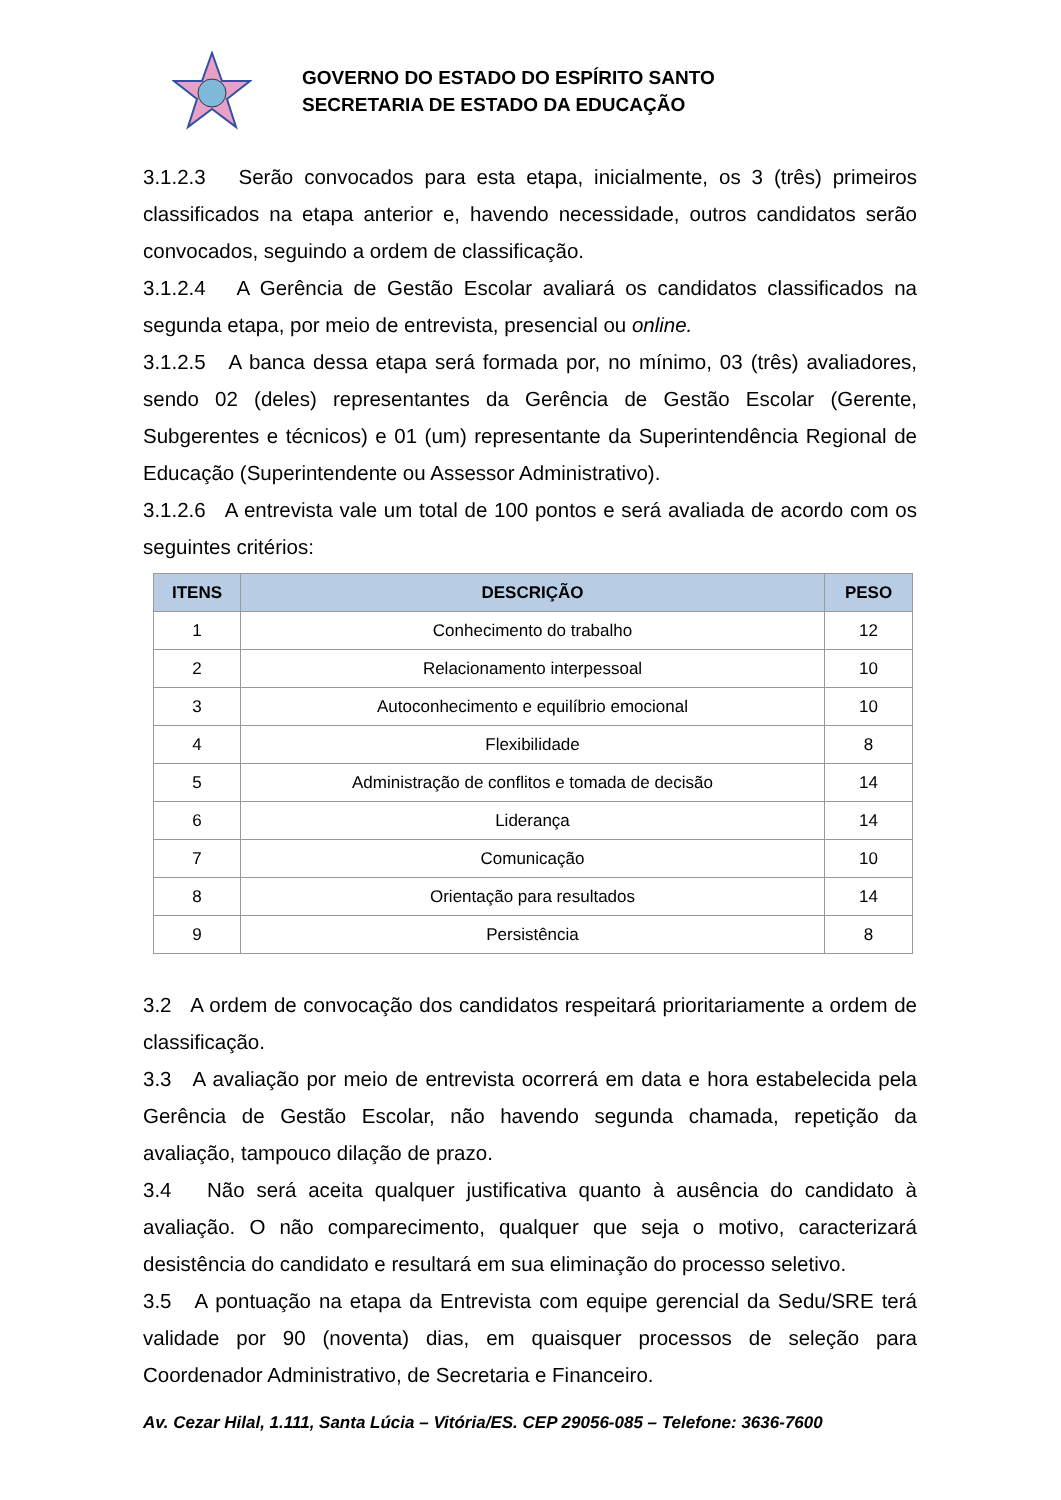GOVERNO DO ESTADO DO ESPÍRITO SANTO
SECRETARIA DE ESTADO DA EDUCAÇÃO
3.1.2.3 Serão convocados para esta etapa, inicialmente, os 3 (três) primeiros classificados na etapa anterior e, havendo necessidade, outros candidatos serão convocados, seguindo a ordem de classificação.
3.1.2.4 A Gerência de Gestão Escolar avaliará os candidatos classificados na segunda etapa, por meio de entrevista, presencial ou online.
3.1.2.5 A banca dessa etapa será formada por, no mínimo, 03 (três) avaliadores, sendo 02 (deles) representantes da Gerência de Gestão Escolar (Gerente, Subgerentes e técnicos) e 01 (um) representante da Superintendência Regional de Educação (Superintendente ou Assessor Administrativo).
3.1.2.6 A entrevista vale um total de 100 pontos e será avaliada de acordo com os seguintes critérios:
| ITENS | DESCRIÇÃO | PESO |
| --- | --- | --- |
| 1 | Conhecimento do trabalho | 12 |
| 2 | Relacionamento interpessoal | 10 |
| 3 | Autoconhecimento e equilíbrio emocional | 10 |
| 4 | Flexibilidade | 8 |
| 5 | Administração de conflitos e tomada de decisão | 14 |
| 6 | Liderança | 14 |
| 7 | Comunicação | 10 |
| 8 | Orientação para resultados | 14 |
| 9 | Persistência | 8 |
3.2 A ordem de convocação dos candidatos respeitará prioritariamente a ordem de classificação.
3.3 A avaliação por meio de entrevista ocorrerá em data e hora estabelecida pela Gerência de Gestão Escolar, não havendo segunda chamada, repetição da avaliação, tampouco dilação de prazo.
3.4 Não será aceita qualquer justificativa quanto à ausência do candidato à avaliação. O não comparecimento, qualquer que seja o motivo, caracterizará desistência do candidato e resultará em sua eliminação do processo seletivo.
3.5 A pontuação na etapa da Entrevista com equipe gerencial da Sedu/SRE terá validade por 90 (noventa) dias, em quaisquer processos de seleção para Coordenador Administrativo, de Secretaria e Financeiro.
Av. Cezar Hilal, 1.111, Santa Lúcia – Vitória/ES. CEP 29056-085 – Telefone: 3636-7600